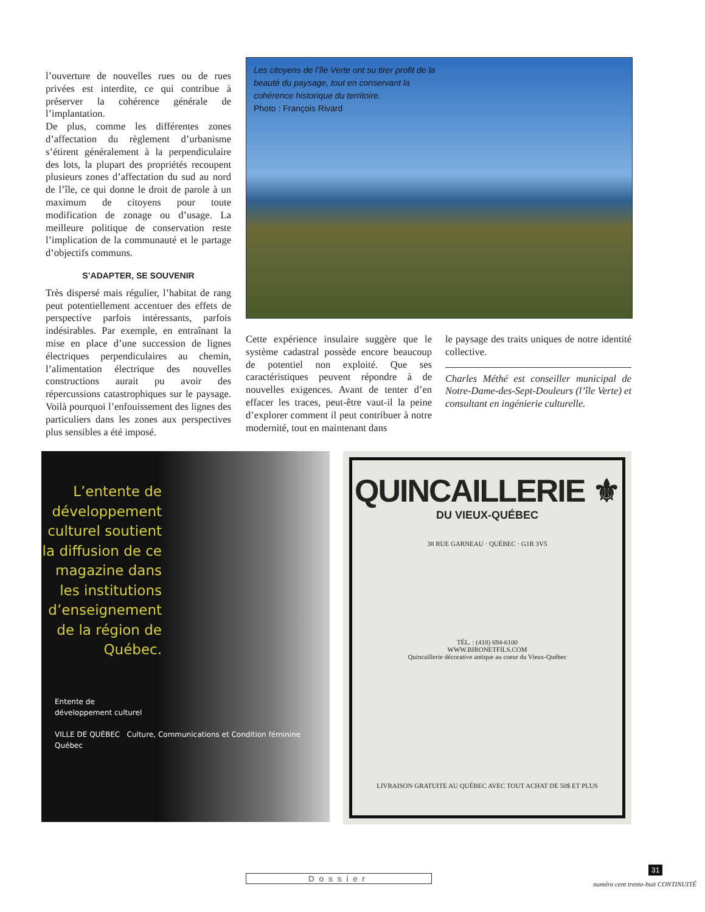l’ouverture de nouvelles rues ou de rues privées est interdite, ce qui contribue à préserver la cohérence générale de l’implantation.
De plus, comme les différentes zones d’affectation du règlement d’urbanisme s’étirent généralement à la perpendiculaire des lots, la plupart des propriétés recoupent plusieurs zones d’affectation du sud au nord de l’île, ce qui donne le droit de parole à un maximum de citoyens pour toute modification de zonage ou d’usage. La meilleure politique de conservation reste l’implication de la communauté et le partage d’objectifs communs.
S’ADAPTER, SE SOUVENIR
Très dispersé mais régulier, l’habitat de rang peut potentiellement accentuer des effets de perspective parfois intéressants, parfois indésirables. Par exemple, en entraînant la mise en place d’une succession de lignes électriques perpendiculaires au chemin, l’alimentation électrique des nouvelles constructions aurait pu avoir des répercussions catastrophiques sur le paysage. Voilà pourquoi l’enfouissement des lignes des particuliers dans les zones aux perspectives plus sensibles a été imposé.
Les citoyens de l’île Verte ont su tirer profit de la beauté du paysage, tout en conservant la cohérence historique du territoire.
Photo : François Rivard
Cette expérience insulaire suggère que le système cadastral possède encore beaucoup de potentiel non exploité. Que ses caractéristiques peuvent répondre à de nouvelles exigences. Avant de tenter d’en effacer les traces, peut-être vaut-il la peine d’explorer comment il peut contribuer à notre modernité, tout en maintenant dans
le paysage des traits uniques de notre identité collective.
Charles Méthé est conseiller municipal de Notre-Dame-des-Sept-Douleurs (l’île Verte) et consultant en ingénierie culturelle.
L’entente de développement culturel soutient la diffusion de ce magazine dans les institutions d’enseignement de la région de Québec.
Entente de
développement culturel
VILLE DE QUÉBEC Culture, Communications et Condition féminine Québec
QUINCAILLERIE ⚜
DU VIEUX-QUÉBEC
38 RUE GARNEAU · QUÉBEC · G1R 3V5
TÉL. : (418) 694-6100
WWW.BIRONETFILS.COM
Quincaillerie décorative antique au coeur du Vieux-Québec
LIVRAISON GRATUITE AU QUÉBEC AVEC TOUT ACHAT DE 50$ ET PLUS
Dossier
31
numéro cent trente-huit CONTINUITÉ